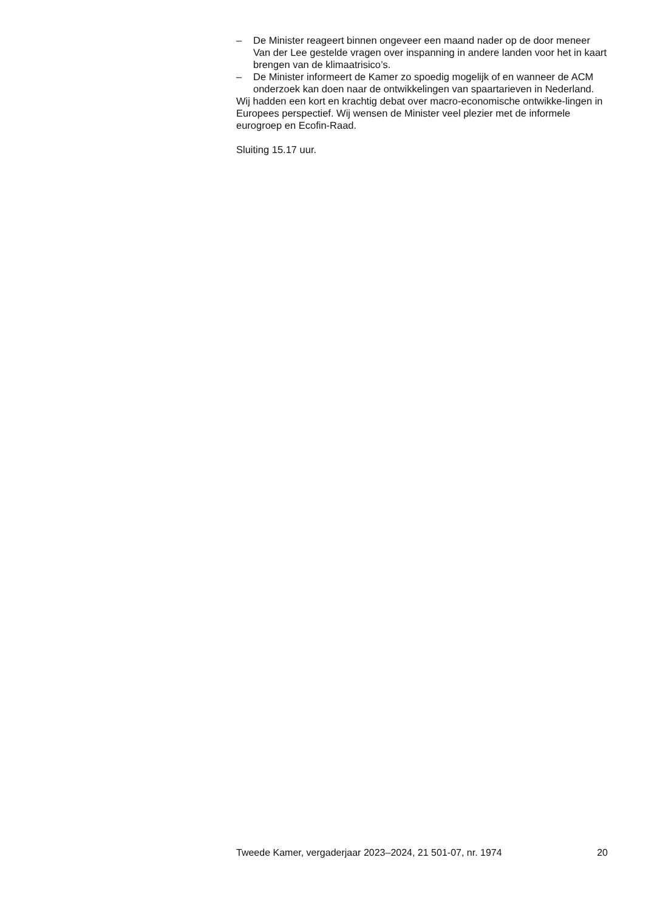– De Minister reageert binnen ongeveer een maand nader op de door meneer Van der Lee gestelde vragen over inspanning in andere landen voor het in kaart brengen van de klimaatrisico’s.
– De Minister informeert de Kamer zo spoedig mogelijk of en wanneer de ACM onderzoek kan doen naar de ontwikkelingen van spaartarieven in Nederland.
Wij hadden een kort en krachtig debat over macro-economische ontwikke-lingen in Europees perspectief. Wij wensen de Minister veel plezier met de informele eurogroep en Ecofin-Raad.
Sluiting 15.17 uur.
Tweede Kamer, vergaderjaar 2023–2024, 21 501-07, nr. 1974 20